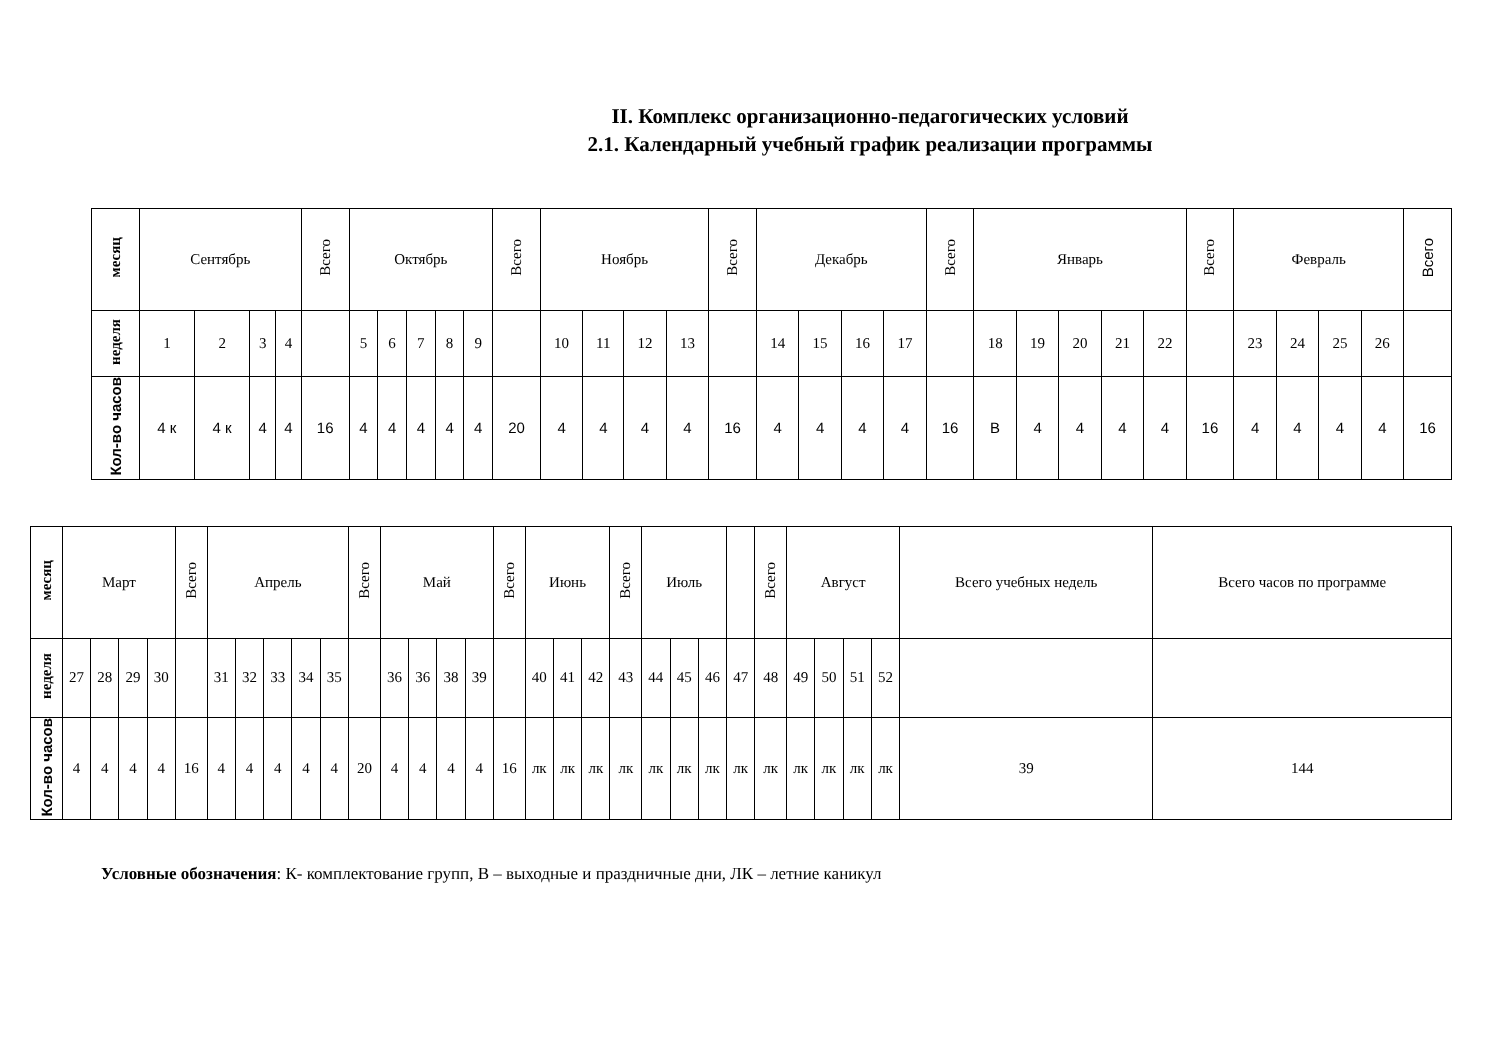II. Комплекс организационно-педагогических условий
2.1. Календарный учебный график реализации программы
| месяц | Сентябрь | | | | Всего | Октябрь | | | | | Всего | Ноябрь | | | | Всего | Декабрь | | | | Всего | Январь | | | | | Всего | Февраль | | | | Всего |
| --- | --- | --- | --- | --- | --- | --- | --- | --- | --- | --- | --- | --- | --- | --- | --- | --- | --- | --- | --- | --- | --- | --- | --- | --- | --- | --- | --- | --- | --- | --- | --- | --- |
| неделя | 1 | 2 | 3 | 4 | | 5 | 6 | 7 | 8 | 9 | | 10 | 11 | 12 | 13 | | 14 | 15 | 16 | 17 | | 18 | 19 | 20 | 21 | 22 | | 23 | 24 | 25 | 26 | |
| Кол-во часов | 4 к | 4 к | 4 | 4 | 16 | 4 | 4 | 4 | 4 | 4 | 20 | 4 | 4 | 4 | 4 | 16 | 4 | 4 | 4 | 4 | 16 | В | 4 | 4 | 4 | 4 | 16 | 4 | 4 | 4 | 4 | 16 |
| месяц | Март | | | | Всего | Апрель | | | | | Всего | Май | | | | Всего | Июнь | | | Всего | Июль | | | | Всего | Август | | | | Всего учебных недель | Всего часов по программе |
| --- | --- | --- | --- | --- | --- | --- | --- | --- | --- | --- | --- | --- | --- | --- | --- | --- | --- | --- | --- | --- | --- | --- | --- | --- | --- | --- | --- | --- | --- | --- | --- |
| неделя | 27 | 28 | 29 | 30 | | 31 | 32 | 33 | 34 | 35 | | 36 | 36 | 38 | 39 | | 40 | 41 | 42 | 43 | 44 | 45 | 46 | 47 | 48 | 49 | 50 | 51 | 52 | | |
| Кол-во часов | 4 | 4 | 4 | 4 | 16 | 4 | 4 | 4 | 4 | 4 | 20 | 4 | 4 | 4 | 4 | 16 | лк | лк | лк | лк | лк | лк | лк | лк | лк | лк | лк | лк | лк | 39 | 144 |
Условные обозначения: К- комплектование групп, В – выходные и праздничные дни, ЛК – летние каникул